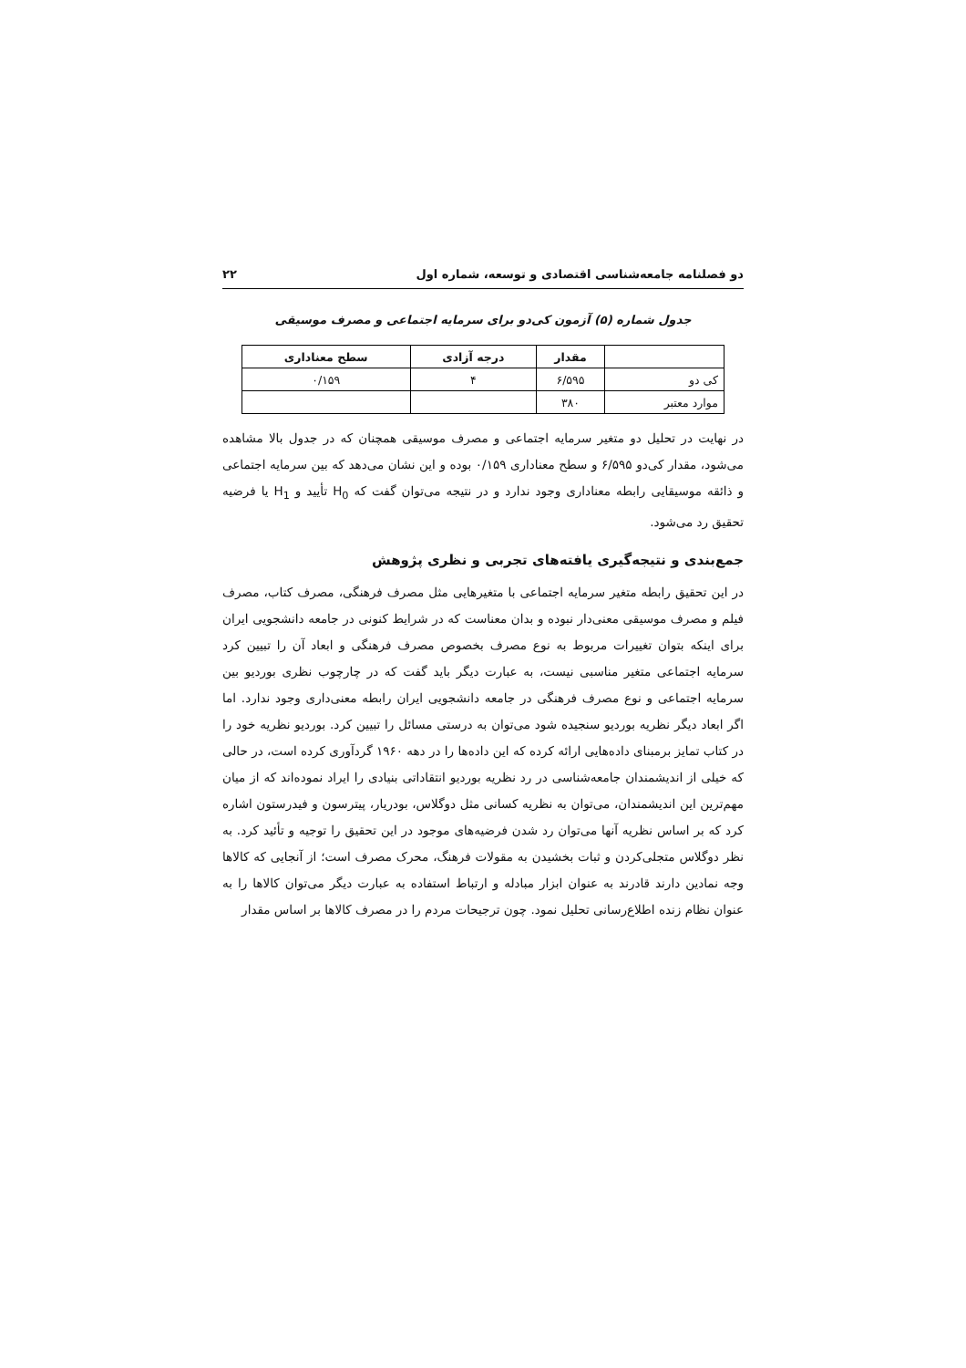دو فصلنامه جامعه‌شناسی اقتصادی و توسعه، شماره اول ۲۲
جدول شماره (۵) آزمون کی‌دو برای سرمایه اجتماعی و مصرف موسیقی
| | مقدار | درجه آزادی | سطح معناداری |
| --- | --- | --- | --- |
| کی دو | ۶/۵۹۵ | ۴ | ۰/۱۵۹ |
| موارد معتبر | ۳۸۰ | | |
در نهایت در تحلیل دو متغیر سرمایه اجتماعی و مصرف موسیقی همچنان که در جدول بالا مشاهده می‌شود، مقدار کی‌دو ۶/۵۹۵ و سطح معناداری ۰/۱۵۹ بوده و این نشان می‌دهد که بین سرمایه اجتماعی و ذائقه موسیقایی رابطه معناداری وجود ندارد و در نتیجه می‌توان گفت که H<sub>0</sub> تأیید و H<sub>1</sub> یا فرضیه تحقیق رد می‌شود.
جمع‌بندی و نتیجه‌گیری یافته‌های تجربی و نظری پژوهش
در این تحقیق رابطه متغیر سرمایه اجتماعی با متغیرهایی مثل مصرف فرهنگی، مصرف کتاب، مصرف فیلم و مصرف موسیقی معنی‌دار نبوده و بدان معناست که در شرایط کنونی در جامعه دانشجویی ایران برای اینکه بتوان تغییرات مربوط به نوع مصرف بخصوص مصرف فرهنگی و ابعاد آن را تبیین کرد سرمایه اجتماعی متغیر مناسبی نیست، به عبارت دیگر باید گفت که در چارچوب نظری بوردیو بین سرمایه اجتماعی و نوع مصرف فرهنگی در جامعه دانشجویی ایران رابطه معنی‌داری وجود ندارد. اما اگر ابعاد دیگر نظریه بوردیو سنجیده شود می‌توان به درستی مسائل را تبیین کرد. بوردیو نظریه خود را در کتاب تمایز برمبنای داده‌هایی ارائه کرده که این داده‌ها را در دهه ۱۹۶۰ گردآوری کرده است، در حالی که خیلی از اندیشمندان جامعه‌شناسی در رد نظریه بوردیو انتقاداتی بنیادی را ایراد نموده‌اند که از میان مهم‌ترین این اندیشمندان، می‌توان به نظریه کسانی مثل دوگلاس، بودریار، پیترسون و فیدرستون اشاره کرد که بر اساس نظریه آنها می‌توان رد شدن فرضیه‌های موجود در این تحقیق را توجیه و تأئید کرد. به نظر دوگلاس متجلی‌کردن و ثبات بخشیدن به مقولات فرهنگ، محرک مصرف است؛ از آنجایی که کالاها وجه نمادین دارند قادرند به عنوان ابزار مبادله و ارتباط استفاده به عبارت دیگر می‌توان کالاها را به عنوان نظام زنده اطلاع‌رسانی تحلیل نمود. چون ترجیحات مردم را در مصرف کالاها بر اساس مقدار